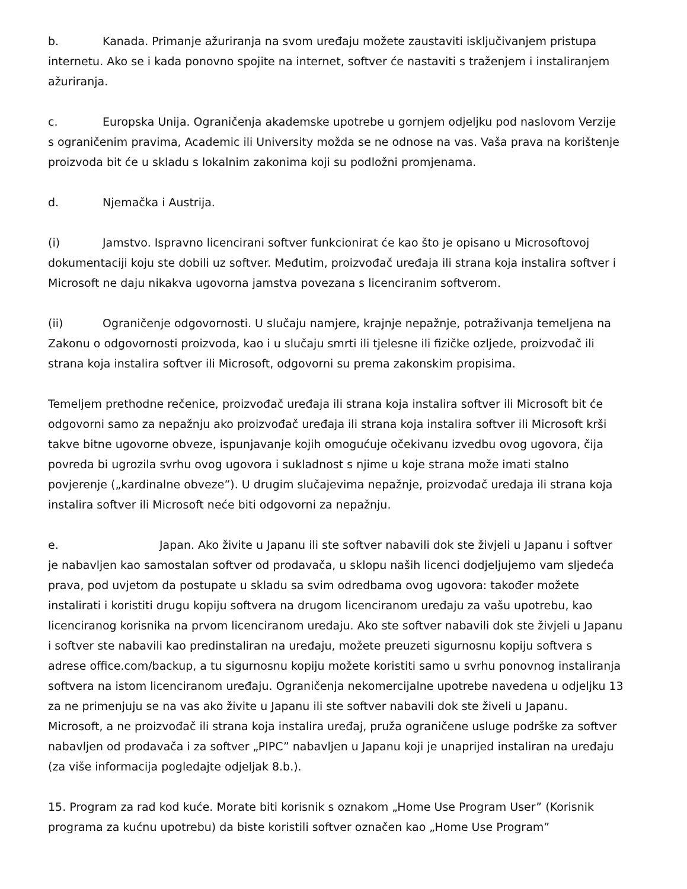b. Kanada. Primanje ažuriranja na svom uređaju možete zaustaviti isključivanjem pristupa internetu. Ako se i kada ponovno spojite na internet, softver će nastaviti s traženjem i instaliranjem ažuriranja.
c. Europska Unija. Ograničenja akademske upotrebe u gornjem odjeljku pod naslovom Verzije s ograničenim pravima, Academic ili University možda se ne odnose na vas. Vaša prava na korištenje proizvoda bit će u skladu s lokalnim zakonima koji su podložni promjenama.
d. Njemačka i Austrija.
(i) Jamstvo. Ispravno licencirani softver funkcionirat će kao što je opisano u Microsoftovoj dokumentaciji koju ste dobili uz softver. Međutim, proizvođač uređaja ili strana koja instalira softver i Microsoft ne daju nikakva ugovorna jamstva povezana s licenciranim softverom.
(ii) Ograničenje odgovornosti. U slučaju namjere, krajnje nepažnje, potraživanja temeljena na Zakonu o odgovornosti proizvoda, kao i u slučaju smrti ili tjelesne ili fizičke ozljede, proizvođač ili strana koja instalira softver ili Microsoft, odgovorni su prema zakonskim propisima.
Temeljem prethodne rečenice, proizvođač uređaja ili strana koja instalira softver ili Microsoft bit će odgovorni samo za nepažnju ako proizvođač uređaja ili strana koja instalira softver ili Microsoft krši takve bitne ugovorne obveze, ispunjavanje kojih omogućuje očekivanu izvedbu ovog ugovora, čija povreda bi ugrozila svrhu ovog ugovora i sukladnost s njime u koje strana može imati stalno povjerenje („kardinalne obveze”). U drugim slučajevima nepažnje, proizvođač uređaja ili strana koja instalira softver ili Microsoft neće biti odgovorni za nepažnju.
e. Japan. Ako živite u Japanu ili ste softver nabavili dok ste živjeli u Japanu i softver je nabavljen kao samostalan softver od prodavača, u sklopu naših licenci dodjeljujemo vam sljedeća prava, pod uvjetom da postupate u skladu sa svim odredbama ovog ugovora: također možete instalirati i koristiti drugu kopiju softvera na drugom licenciranom uređaju za vašu upotrebu, kao licenciranog korisnika na prvom licenciranom uređaju. Ako ste softver nabavili dok ste živjeli u Japanu i softver ste nabavili kao predinstaliran na uređaju, možete preuzeti sigurnosnu kopiju softvera s adrese office.com/backup, a tu sigurnosnu kopiju možete koristiti samo u svrhu ponovnog instaliranja softvera na istom licenciranom uređaju. Ograničenja nekomercijalne upotrebe navedena u odjeljku 13 za ne primenjuju se na vas ako živite u Japanu ili ste softver nabavili dok ste živeli u Japanu. Microsoft, a ne proizvođač ili strana koja instalira uređaj, pruža ograničene usluge podrške za softver nabavljen od prodavača i za softver „PIPC” nabavljen u Japanu koji je unaprijed instaliran na uređaju (za više informacija pogledajte odjeljak 8.b.).
15. Program za rad kod kuće. Morate biti korisnik s oznakom „Home Use Program User” (Korisnik programa za kućnu upotrebu) da biste koristili softver označen kao „Home Use Program”